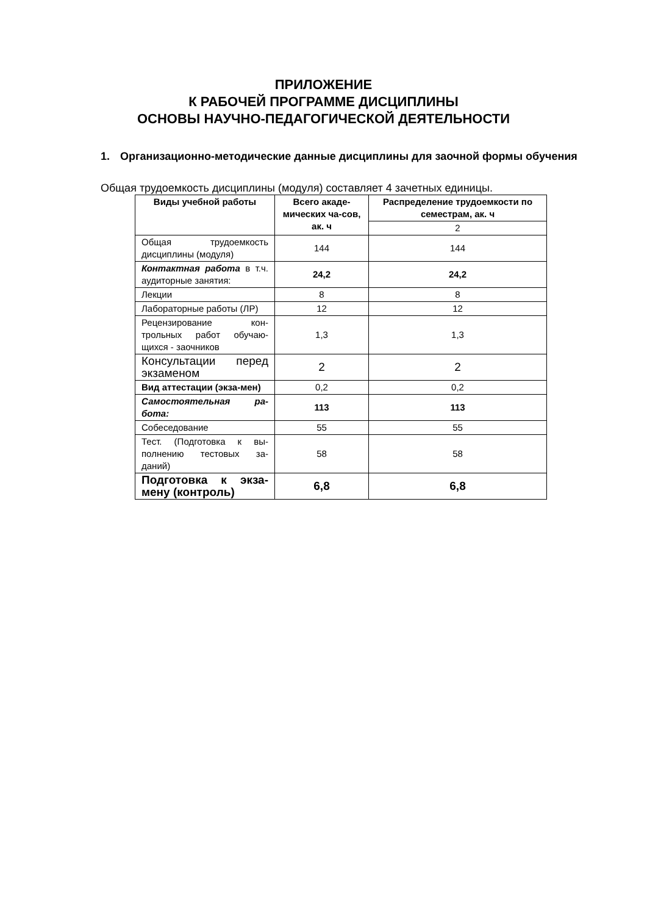ПРИЛОЖЕНИЕ
К РАБОЧЕЙ ПРОГРАММЕ ДИСЦИПЛИНЫ
ОСНОВЫ НАУЧНО-ПЕДАГОГИЧЕСКОЙ ДЕЯТЕЛЬНОСТИ
1. Организационно-методические данные дисциплины для заочной формы обучения
Общая трудоемкость дисциплины (модуля) составляет 4 зачетных единицы.
| Виды учебной работы | Всего акаде-мических ча-сов, ак. ч | Распределение трудоемкости по семестрам, ак. ч |
| --- | --- | --- |
| | | 2 |
| Общая трудоемкость дисциплины (модуля) | 144 | 144 |
| Контактная работа в т.ч. аудиторные занятия: | 24,2 | 24,2 |
| Лекции | 8 | 8 |
| Лабораторные работы (ЛР) | 12 | 12 |
| Рецензирование кон-трольных работ обучаю-щихся - заочников | 1,3 | 1,3 |
| Консультации перед экзаменом | 2 | 2 |
| Вид аттестации (экза-мен) | 0,2 | 0,2 |
| Самостоятельная ра-бота: | 113 | 113 |
| Собеседование | 55 | 55 |
| Тест. (Подготовка к вы-полнению тестовых за-даний) | 58 | 58 |
| Подготовка к экза-мену (контроль) | 6,8 | 6,8 |